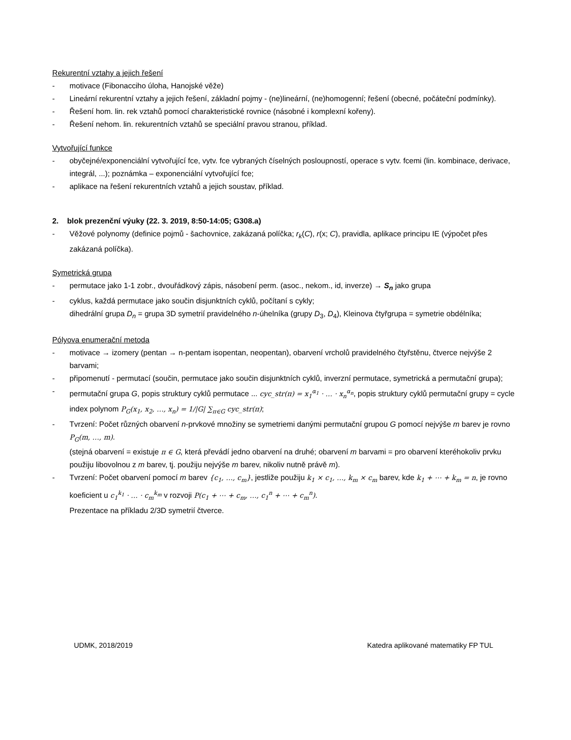Rekurentní vztahy a jejich řešení
- motivace (Fibonacciho úloha, Hanojské věže)
- Lineární rekurentní vztahy a jejich řešení, základní pojmy - (ne)lineární, (ne)homogenní; řešení (obecné, počáteční podmínky).
- Řešení hom. lin. rek vztahů pomocí charakteristické rovnice (násobné i komplexní kořeny).
- Řešení nehom. lin. rekurentních vztahů se speciální pravou stranou, příklad.
Vytvořující funkce
- obyčejné/exponenciální vytvořující fce, vytv. fce vybraných číselných posloupností, operace s vytv. fcemi (lin. kombinace, derivace, integrál, ...); poznámka – exponenciální vytvořující fce;
- aplikace na řešení rekurentních vztahů a jejich soustav, příklad.
2. blok prezenční výuky (22. 3. 2019, 8:50-14:05; G308.a)
- Věžové polynomy (definice pojmů - šachovnice, zakázaná políčka; r<sub>k</sub>(C), r(x; C), pravidla, aplikace principu IE (výpočet přes zakázaná políčka).
Symetrická grupa
- permutace jako 1-1 zobr., dvouřádkový zápis, násobení perm. (asoc., nekom., id, inverze) → S<sub>n</sub> jako grupa
- cyklus, každá permutace jako součin disjunktních cyklů, počítaní s cykly;
dihedrální grupa D<sub>n</sub> = grupa 3D symetrií pravidelného n-úhelníka (grupy D<sub>3</sub>, D<sub>4</sub>), Kleinova čtyřgrupa = symetrie obdélníka;
Pólyova enumerační metoda
- motivace → izomery (pentan → n-pentam isopentan, neopentan), obarvení vrcholů pravidelného čtyřstěnu, čtverce nejvýše 2 barvami;
- připomenutí - permutací (součin, permutace jako součin disjunktních cyklů, inverzní permutace, symetrická a permutační grupa);
- permutační grupa G, popis struktury cyklů permutace ... cyc_str(π) = x<sub>1</sub><sup>α<sub>1</sub></sup> · … · x<sub>n</sub><sup>α<sub>n</sub></sup>, popis struktury cyklů permutační grupy = cycle index polynom P<sub>G</sub>(x<sub>1</sub>, x<sub>2</sub>, …, x<sub>n</sub>) = 1/|G| ∑<sub>π∈G</sub> cyc_str(π);
- Tvrzení: Počet různých obarvení n-prvkové množiny se symetriemi danými permutační grupou G pomocí nejvýše m barev je rovno P<sub>G</sub>(m, …, m).
(stejná obarvení = existuje π ∈ G, která převádí jedno obarvení na druhé; obarvení m barvami = pro obarvení kteréhokoliv prvku použiju libovolnou z m barev, tj. použiju nejvýše m barev, nikoliv nutně právě m).
- Tvrzení: Počet obarvení pomocí m barev {c<sub>1</sub>, …, c<sub>m</sub>}, jestliže použiju k<sub>1</sub> × c<sub>1</sub>, …, k<sub>m</sub> × c<sub>m</sub> barev, kde k<sub>1</sub> + ⋯ + k<sub>m</sub> = n, je rovno koeficient u c<sub>1</sub><sup>k<sub>1</sub></sup> · … · c<sub>m</sub><sup>k<sub>m</sub></sup> v rozvoji P(c<sub>1</sub> + ⋯ + c<sub>m</sub>, …, c<sub>1</sub><sup>n</sup> + ⋯ + c<sub>m</sub><sup>n</sup>).
Prezentace na příkladu 2/3D symetrií čtverce.
UDMK, 2018/2019 Katedra aplikované matematiky FP TUL